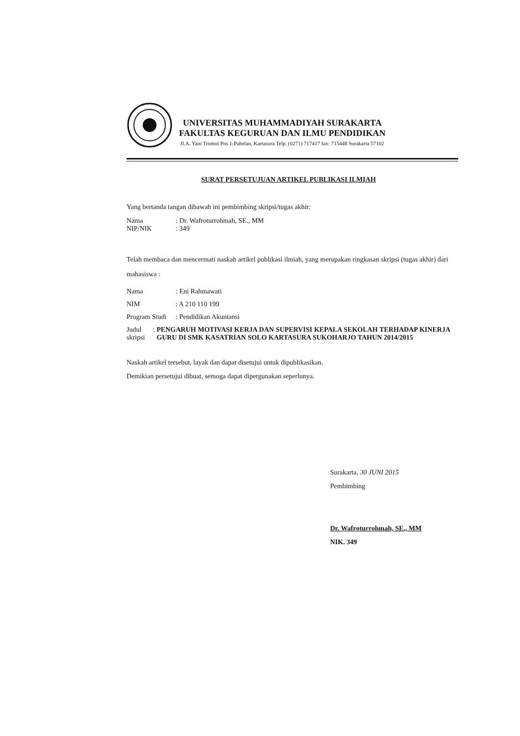UNIVERSITAS MUHAMMADIYAH SURAKARTA
FAKULTAS KEGURUAN DAN ILMU PENDIDIKAN
Jl.A. Yani Tromol Pos 1-Pabelan, Kartasura Telp. (0271) 717417 fax: 715448 Surakarta 57102
SURAT PERSETUJUAN ARTIKEL PUBLIKASI ILMIAH
Yang bertanda tangan dibawah ini pembimbing skripsi/tugas akhir:
Nama: Dr. Wafroturrohmah, SE., MM
NIP/NIK: 349
Telah membaca dan mencermati naskah artikel publikasi ilmiah, yang merupakan ringkasan skripsi (tugas akhir) dari mahasiswa :
Nama: Eni Rahmawati
NIM: A 210 110 199
Program Studi: Pendidikan Akuntansi
Judul skripsi: PENGARUH MOTIVASI KERJA DAN SUPERVISI KEPALA SEKOLAH TERHADAP KINERJA GURU DI SMK KASATRIAN SOLO KARTASURA SUKOHARJO TAHUN 2014/2015
Naskah artikel tersebut, layak dan dapat disetujui untuk dipublikasikan.
Demikian persetujui dibuat, semoga dapat dipergunakan seperlunya.
Surakarta, 30 JUNI 2015
Pembimbing
Dr. Wafroturrohmah, SE., MM
NIK. 349